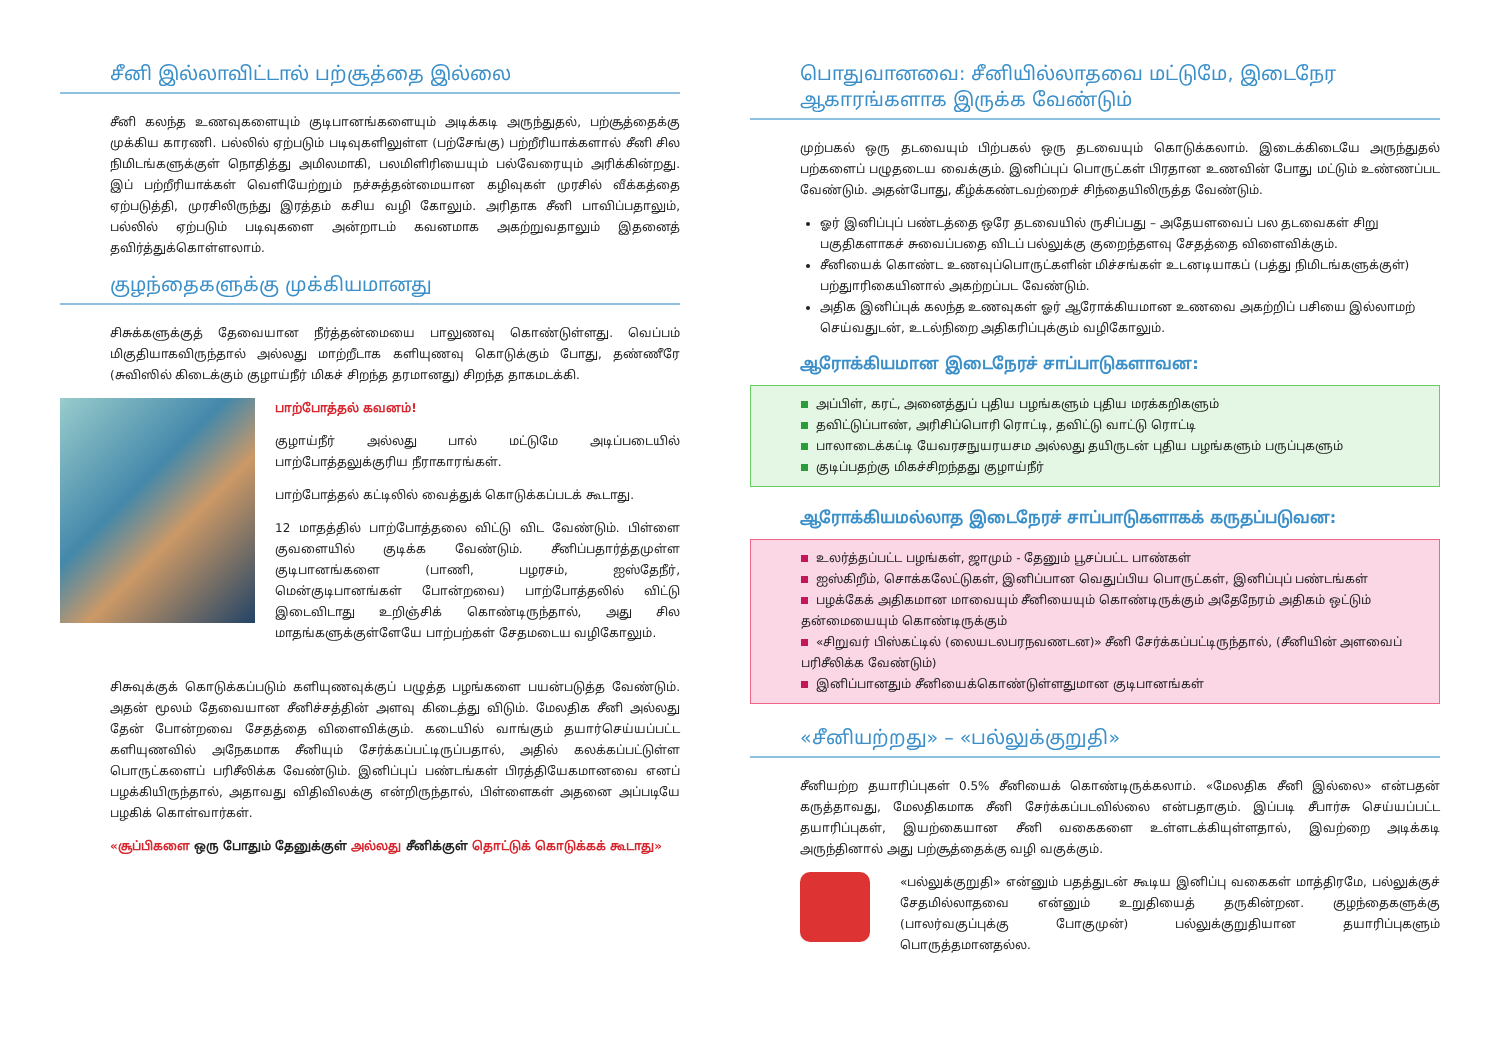சீனி இல்லாவிட்டால் பற்சூத்தை இல்லை
சீனி கலந்த உணவுகளையும் குடிபானங்களையும் அடிக்கடி அருந்துதல், பற்சூத்தைக்கு முக்கிய காரணி. பல்லில் ஏற்படும் படிவுகளிலுள்ள (பற்சேங்கு) பற்றீரியாக்களால் சீனி சில நிமிடங்களுக்குள் நொதித்து அமிலமாகி, பலமிளிரியையும் பல்வேரையும் அரிக்கின்றது. இப் பற்றீரியாக்கள் வெளியேற்றும் நச்சுத்தன்மையான கழிவுகள் முரசில் வீக்கத்தை ஏற்படுத்தி, முரசிலிருந்து இரத்தம் கசிய வழி கோலும். அரிதாக சீனி பாவிப்பதாலும், பல்லில் ஏற்படும் படிவுகளை அன்றாடம் கவனமாக அகற்றுவதாலும் இதனைத் தவிர்த்துக்கொள்ளலாம்.
குழந்தைகளுக்கு முக்கியமானது
சிசுக்களுக்குத் தேவையான நீர்த்தன்மையை பாலுணவு கொண்டுள்ளது. வெப்பம் மிகுதியாகவிருந்தால் அல்லது மாற்றீடாக களியுணவு கொடுக்கும் போது, தண்ணீரே (சுவிஸில் கிடைக்கும் குழாய்நீர் மிகச் சிறந்த தரமானது) சிறந்த தாகமடக்கி.
பாற்போத்தல் கவனம்!
குழாய்நீர் அல்லது பால் மட்டுமே அடிப்படையில் பாற்போத்தலுக்குரிய நீராகாரங்கள்.
பாற்போத்தல் கட்டிலில் வைத்துக் கொடுக்கப்படக் கூடாது.
12 மாதத்தில் பாற்போத்தலை விட்டு விட வேண்டும். பிள்ளை குவளையில் குடிக்க வேண்டும். சீனிப்பதார்த்தமுள்ள குடிபானங்களை (பாணி, பழரசம், ஐஸ்தேநீர், மென்குடிபானங்கள் போன்றவை) பாற்போத்தலில் விட்டு இடைவிடாது உறிஞ்சிக் கொண்டிருந்தால், அது சில மாதங்களுக்குள்ளேயே பாற்பற்கள் சேதமடைய வழிகோலும்.
சிசுவுக்குக் கொடுக்கப்படும் களியுணவுக்குப் பழுத்த பழங்களை பயன்படுத்த வேண்டும். அதன் மூலம் தேவையான சீனிச்சத்தின் அளவு கிடைத்து விடும். மேலதிக சீனி அல்லது தேன் போன்றவை சேதத்தை விளைவிக்கும். கடையில் வாங்கும் தயார்செய்யப்பட்ட களியுணவில் அநேகமாக சீனியும் சேர்க்கப்பட்டிருப்பதால், அதில் கலக்கப்பட்டுள்ள பொருட்களைப் பரிசீலிக்க வேண்டும். இனிப்புப் பண்டங்கள் பிரத்தியேகமானவை எனப் பழக்கியிருந்தால், அதாவது விதிவிலக்கு என்றிருந்தால், பிள்ளைகள் அதனை அப்படியே பழகிக் கொள்வார்கள்.
«சூப்பிகளை ஒரு போதும் தேனுக்குள் அல்லது சீனிக்குள் தொட்டுக் கொடுக்கக் கூடாது»
பொதுவானவை: சீனியில்லாதவை மட்டுமே, இடைநேர ஆகாரங்களாக இருக்க வேண்டும்
முற்பகல் ஒரு தடவையும் பிற்பகல் ஒரு தடவையும் கொடுக்கலாம். இடைக்கிடையே அருந்துதல் பற்களைப் பழுதடைய வைக்கும். இனிப்புப் பொருட்கள் பிரதான உணவின் போது மட்டும் உண்ணப்பட வேண்டும். அதன்போது, கீழ்க்கண்டவற்றைச் சிந்தையிலிருத்த வேண்டும்.
ஓர் இனிப்புப் பண்டத்தை ஒரே தடவையில் ருசிப்பது – அதேயளவைப் பல தடவைகள் சிறு பகுதிகளாகச் சுவைப்பதை விடப் பல்லுக்கு குறைந்தளவு சேதத்தை விளைவிக்கும்.
சீனியைக் கொண்ட உணவுப்பொருட்களின் மிச்சங்கள் உடனடியாகப் (பத்து நிமிடங்களுக்குள்) பற்துாரிகையினால் அகற்றப்பட வேண்டும்.
அதிக இனிப்புக் கலந்த உணவுகள் ஓர் ஆரோக்கியமான உணவை அகற்றிப் பசியை இல்லாமற் செய்வதுடன், உடல்நிறை அதிகரிப்புக்கும் வழிகோலும்.
ஆரோக்கியமான இடைநேரச் சாப்பாடுகளாவன:
அப்பிள், கரட், அனைத்துப் புதிய பழங்களும் புதிய மரக்கறிகளும்
தவிட்டுப்பாண், அரிசிப்பொரி ரொட்டி, தவிட்டு வாட்டு ரொட்டி
பாலாடைக்கட்டி யேவரசநுயரயசம அல்லது தயிருடன் புதிய பழங்களும் பருப்புகளும்
குடிப்பதற்கு மிகச்சிறந்தது குழாய்நீர்
ஆரோக்கியமல்லாத இடைநேரச் சாப்பாடுகளாகக் கருதப்படுவன:
உலர்த்தப்பட்ட பழங்கள், ஜாமும் - தேனும் பூசப்பட்ட பாண்கள்
ஐஸ்கிறீம், சொக்கலேட்டுகள், இனிப்பான வெதுப்பிய பொருட்கள், இனிப்புப் பண்டங்கள்
பழக்கேக் அதிகமான மாவையும் சீனியையும் கொண்டிருக்கும் அதேநேரம் அதிகம் ஒட்டும் தன்மையையும் கொண்டிருக்கும்
«சிறுவர் பிஸ்கட்டில் (லையடலபரநவணடன)» சீனி சேர்க்கப்பட்டிருந்தால், (சீனியின் அளவைப் பரிசீலிக்க வேண்டும்)
இனிப்பானதும் சீனியைக்கொண்டுள்ளதுமான குடிபானங்கள்
«சீனியற்றது» – «பல்லுக்குறுதி»
சீனியற்ற தயாரிப்புகள் 0.5% சீனியைக் கொண்டிருக்கலாம். «மேலதிக சீனி இல்லை» என்பதன் கருத்தாவது, மேலதிகமாக சீனி சேர்க்கப்படவில்லை என்பதாகும். இப்படி சீபார்சு செய்யப்பட்ட தயாரிப்புகள், இயற்கையான சீனி வகைகளை உள்ளடக்கியுள்ளதால், இவற்றை அடிக்கடி அருந்தினால் அது பற்சூத்தைக்கு வழி வகுக்கும்.
«பல்லுக்குறுதி» என்னும் பதத்துடன் கூடிய இனிப்பு வகைகள் மாத்திரமே, பல்லுக்குச் சேதமில்லாதவை என்னும் உறுதியைத் தருகின்றன. குழந்தைகளுக்கு (பாலர்வகுப்புக்கு போகுமுன்) பல்லுக்குறுதியான தயாரிப்புகளும் பொருத்தமானதல்ல.